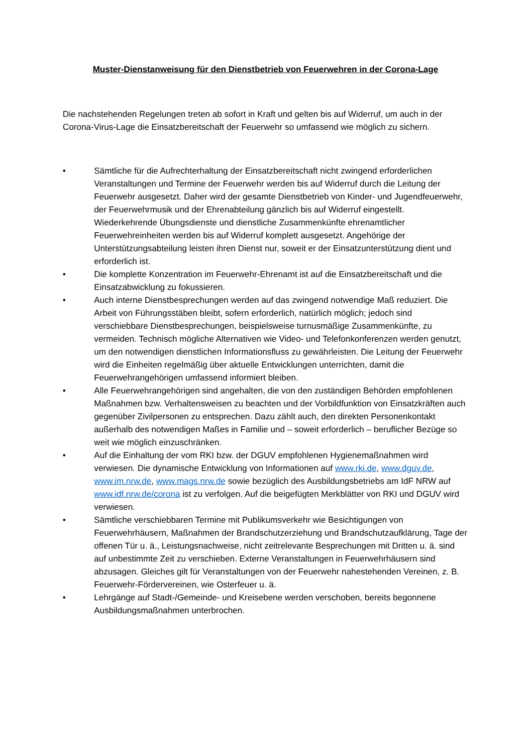Muster-Dienstanweisung für den Dienstbetrieb von Feuerwehren in der Corona-Lage
Die nachstehenden Regelungen treten ab sofort in Kraft und gelten bis auf Widerruf, um auch in der Corona-Virus-Lage die Einsatzbereitschaft der Feuerwehr so umfassend wie möglich zu sichern.
• Sämtliche für die Aufrechterhaltung der Einsatzbereitschaft nicht zwingend erforderlichen Veranstaltungen und Termine der Feuerwehr werden bis auf Widerruf durch die Leitung der Feuerwehr ausgesetzt. Daher wird der gesamte Dienstbetrieb von Kinder- und Jugendfeuerwehr, der Feuerwehrmusik und der Ehrenabteilung gänzlich bis auf Widerruf eingestellt. Wiederkehrende Übungsdienste und dienstliche Zusammenkünfte ehrenamtlicher Feuerwehreinheiten werden bis auf Widerruf komplett ausgesetzt. Angehörige der Unterstützungsabteilung leisten ihren Dienst nur, soweit er der Einsatzunterstützung dient und erforderlich ist.
• Die komplette Konzentration im Feuerwehr-Ehrenamt ist auf die Einsatzbereitschaft und die Einsatzabwicklung zu fokussieren.
• Auch interne Dienstbesprechungen werden auf das zwingend notwendige Maß reduziert. Die Arbeit von Führungsstäben bleibt, sofern erforderlich, natürlich möglich; jedoch sind verschiebbare Dienstbesprechungen, beispielsweise turnusmäßige Zusammenkünfte, zu vermeiden. Technisch mögliche Alternativen wie Video- und Telefonkonferenzen werden genutzt, um den notwendigen dienstlichen Informationsfluss zu gewährleisten. Die Leitung der Feuerwehr wird die Einheiten regelmäßig über aktuelle Entwicklungen unterrichten, damit die Feuerwehrangehörigen umfassend informiert bleiben.
• Alle Feuerwehrangehörigen sind angehalten, die von den zuständigen Behörden empfohlenen Maßnahmen bzw. Verhaltensweisen zu beachten und der Vorbildfunktion von Einsatzkräften auch gegenüber Zivilpersonen zu entsprechen. Dazu zählt auch, den direkten Personenkontakt außerhalb des notwendigen Maßes in Familie und – soweit erforderlich – beruflicher Bezüge so weit wie möglich einzuschränken.
• Auf die Einhaltung der vom RKI bzw. der DGUV empfohlenen Hygienemaßnahmen wird verwiesen. Die dynamische Entwicklung von Informationen auf www.rki.de, www.dguv.de, www.im.nrw.de, www.mags.nrw.de sowie bezüglich des Ausbildungsbetriebs am IdF NRW auf www.idf.nrw.de/corona ist zu verfolgen. Auf die beigefügten Merkblätter von RKI und DGUV wird verwiesen.
• Sämtliche verschiebbaren Termine mit Publikumsverkehr wie Besichtigungen von Feuerwehrhäusern, Maßnahmen der Brandschutzerziehung und Brandschutzaufklärung, Tage der offenen Tür u. ä., Leistungsnachweise, nicht zeitrelevante Besprechungen mit Dritten u. ä. sind auf unbestimmte Zeit zu verschieben. Externe Veranstaltungen in Feuerwehrhäusern sind abzusagen. Gleiches gilt für Veranstaltungen von der Feuerwehr nahestehenden Vereinen, z. B. Feuerwehr-Fördervereinen, wie Osterfeuer u. ä.
• Lehrgänge auf Stadt-/Gemeinde- und Kreisebene werden verschoben, bereits begonnene Ausbildungsmaßnahmen unterbrochen.